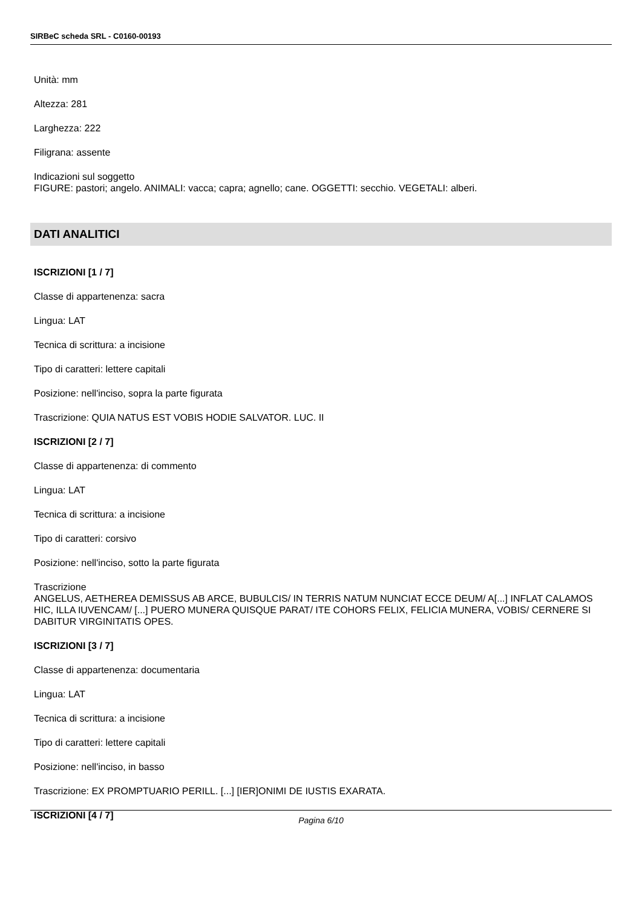SIRBeC scheda SRL - C0160-00193
Unità: mm
Altezza: 281
Larghezza: 222
Filigrana: assente
Indicazioni sul soggetto
FIGURE: pastori; angelo. ANIMALI: vacca; capra; agnello; cane. OGGETTI: secchio. VEGETALI: alberi.
DATI ANALITICI
ISCRIZIONI [1 / 7]
Classe di appartenenza: sacra
Lingua: LAT
Tecnica di scrittura: a incisione
Tipo di caratteri: lettere capitali
Posizione: nell'inciso, sopra la parte figurata
Trascrizione: QUIA NATUS EST VOBIS HODIE SALVATOR. LUC. II
ISCRIZIONI [2 / 7]
Classe di appartenenza: di commento
Lingua: LAT
Tecnica di scrittura: a incisione
Tipo di caratteri: corsivo
Posizione: nell'inciso, sotto la parte figurata
Trascrizione
ANGELUS, AETHEREA DEMISSUS AB ARCE, BUBULCIS/ IN TERRIS NATUM NUNCIAT ECCE DEUM/ A[...] INFLAT CALAMOS HIC, ILLA IUVENCAM/ [...] PUERO MUNERA QUISQUE PARAT/ ITE COHORS FELIX, FELICIA MUNERA, VOBIS/ CERNERE SI DABITUR VIRGINITATIS OPES.
ISCRIZIONI [3 / 7]
Classe di appartenenza: documentaria
Lingua: LAT
Tecnica di scrittura: a incisione
Tipo di caratteri: lettere capitali
Posizione: nell'inciso, in basso
Trascrizione: EX PROMPTUARIO PERILL. [...] [IER]ONIMI DE IUSTIS EXARATA.
ISCRIZIONI [4 / 7]
Pagina 6/10